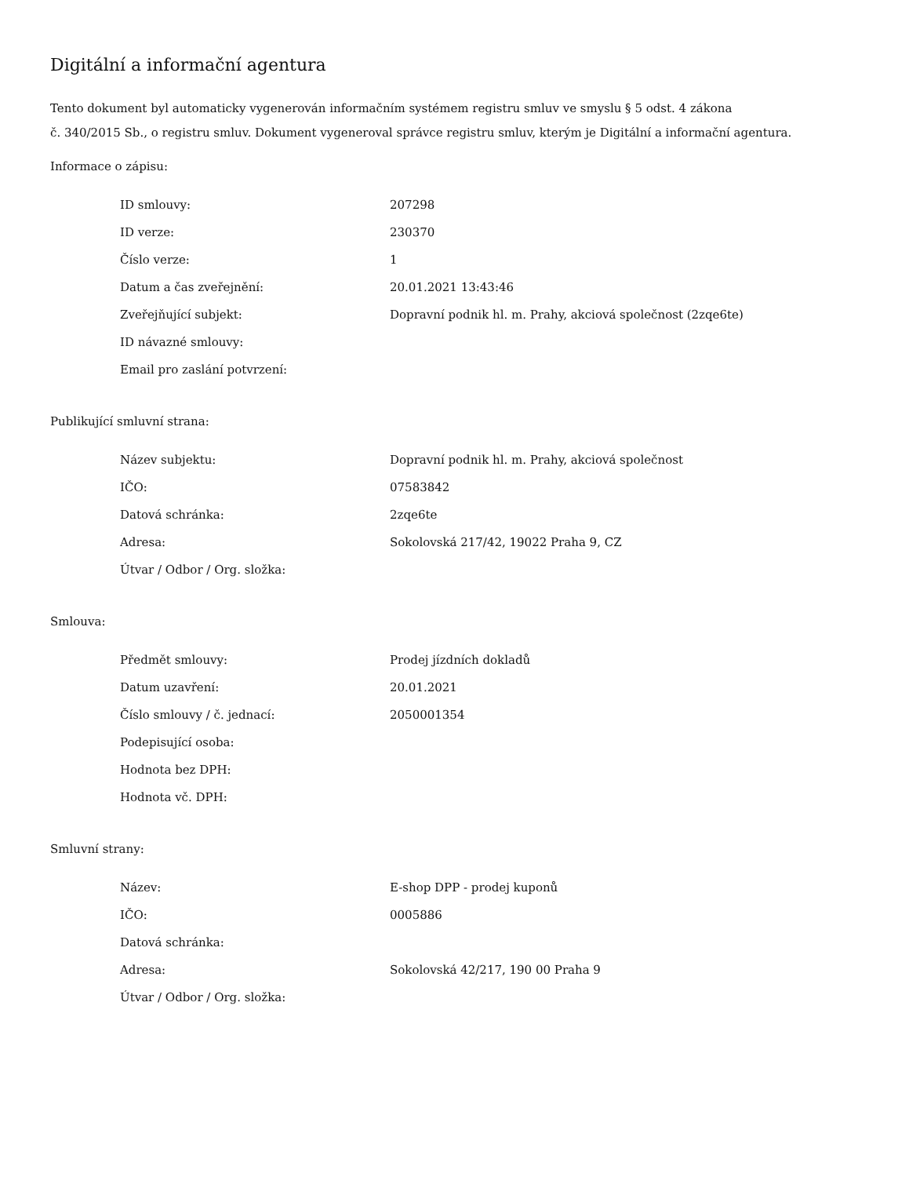Digitální a informační agentura
Tento dokument byl automaticky vygenerován informačním systémem registru smluv ve smyslu § 5 odst. 4 zákona
č. 340/2015 Sb., o registru smluv. Dokument vygeneroval správce registru smluv, kterým je Digitální a informační agentura.
Informace o zápisu:
| ID smlouvy: | 207298 |
| ID verze: | 230370 |
| Číslo verze: | 1 |
| Datum a čas zveřejnění: | 20.01.2021 13:43:46 |
| Zveřejňující subjekt: | Dopravní podnik hl. m. Prahy, akciová společnost (2zqe6te) |
| ID návazné smlouvy: | |
| Email pro zaslání potvrzení: | |
Publikující smluvní strana:
| Název subjektu: | Dopravní podnik hl. m. Prahy, akciová společnost |
| IČO: | 07583842 |
| Datová schránka: | 2zqe6te |
| Adresa: | Sokolovská 217/42, 19022 Praha 9, CZ |
| Útvar / Odbor / Org. složka: | |
Smlouva:
| Předmět smlouvy: | Prodej jízdních dokladů |
| Datum uzavření: | 20.01.2021 |
| Číslo smlouvy / č. jednací: | 2050001354 |
| Podepisující osoba: | |
| Hodnota bez DPH: | |
| Hodnota vč. DPH: | |
Smluvní strany:
| Název: | E-shop DPP - prodej kuponů |
| IČO: | 0005886 |
| Datová schránka: | |
| Adresa: | Sokolovská 42/217, 190 00 Praha 9 |
| Útvar / Odbor / Org. složka: | |